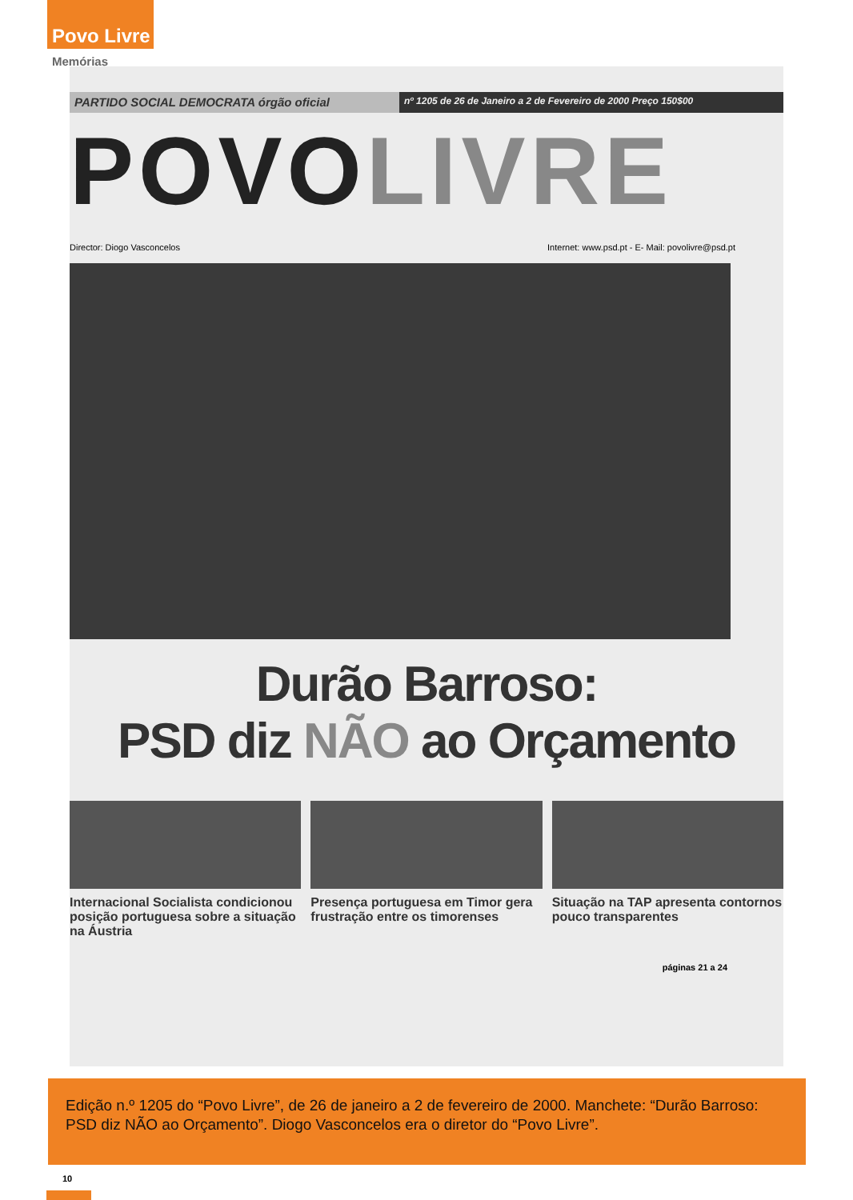Povo Livre
Memórias
PARTIDO SOCIAL DEMOCRATA órgão oficial nº 1205 de 26 de Janeiro a 2 de Fevereiro de 2000 Preço 150$00
POVOLIVRE
Director: Diogo Vasconcelos Internet: www.psd.pt - E- Mail: povolivre@psd.pt
Durão Barroso:
PSD diz NÃO ao Orçamento
Internacional Socialista condicionou posição portuguesa sobre a situação na Áustria
Presença portuguesa em Timor gera frustração entre os timorenses
Situação na TAP apresenta contornos pouco transparentes
páginas 21 a 24
Edição n.º 1205 do “Povo Livre”, de 26 de janeiro a 2 de fevereiro de 2000. Manchete: “Durão Barroso: PSD diz NÃO ao Orçamento”. Diogo Vasconcelos era o diretor do “Povo Livre”.
10